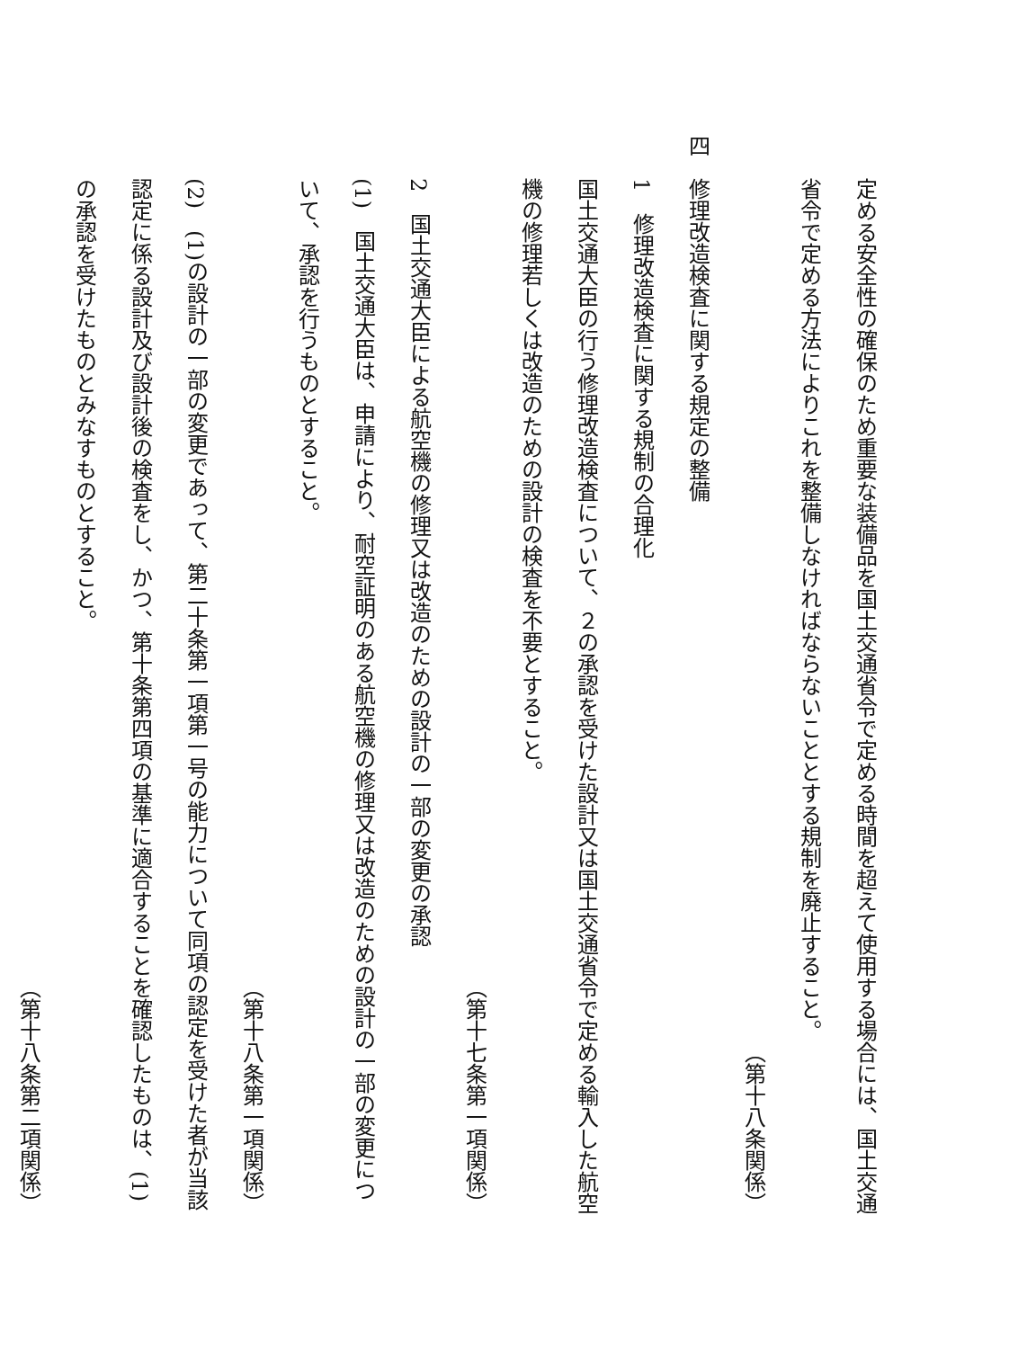定める安全性の確保のため重要な装備品を国土交通省令で定める時間を超えて使用する場合には、国土交通省令で定める方法によりこれを整備しなければならないこととする規制を廃止すること。
（第十八条関係）
四　修理改造検査に関する規定の整備
1　修理改造検査に関する規制の合理化
国土交通大臣の行う修理改造検査について、２の承認を受けた設計又は国土交通省令で定める輸入した航空機の修理若しくは改造のための設計の検査を不要とすること。
（第十七条第一項関係）
2　国土交通大臣による航空機の修理又は改造のための設計の一部の変更の承認
(1)　国土交通大臣は、申請により、耐空証明のある航空機の修理又は改造のための設計の一部の変更について、承認を行うものとすること。
（第十八条第一項関係）
(2)　(1)の設計の一部の変更であって、第二十条第一項第一号の能力について同項の認定を受けた者が当該認定に係る設計及び設計後の検査をし、かつ、第十条第四項の基準に適合することを確認したものは、(1)の承認を受けたものとみなすものとすること。
（第十八条第二項関係）